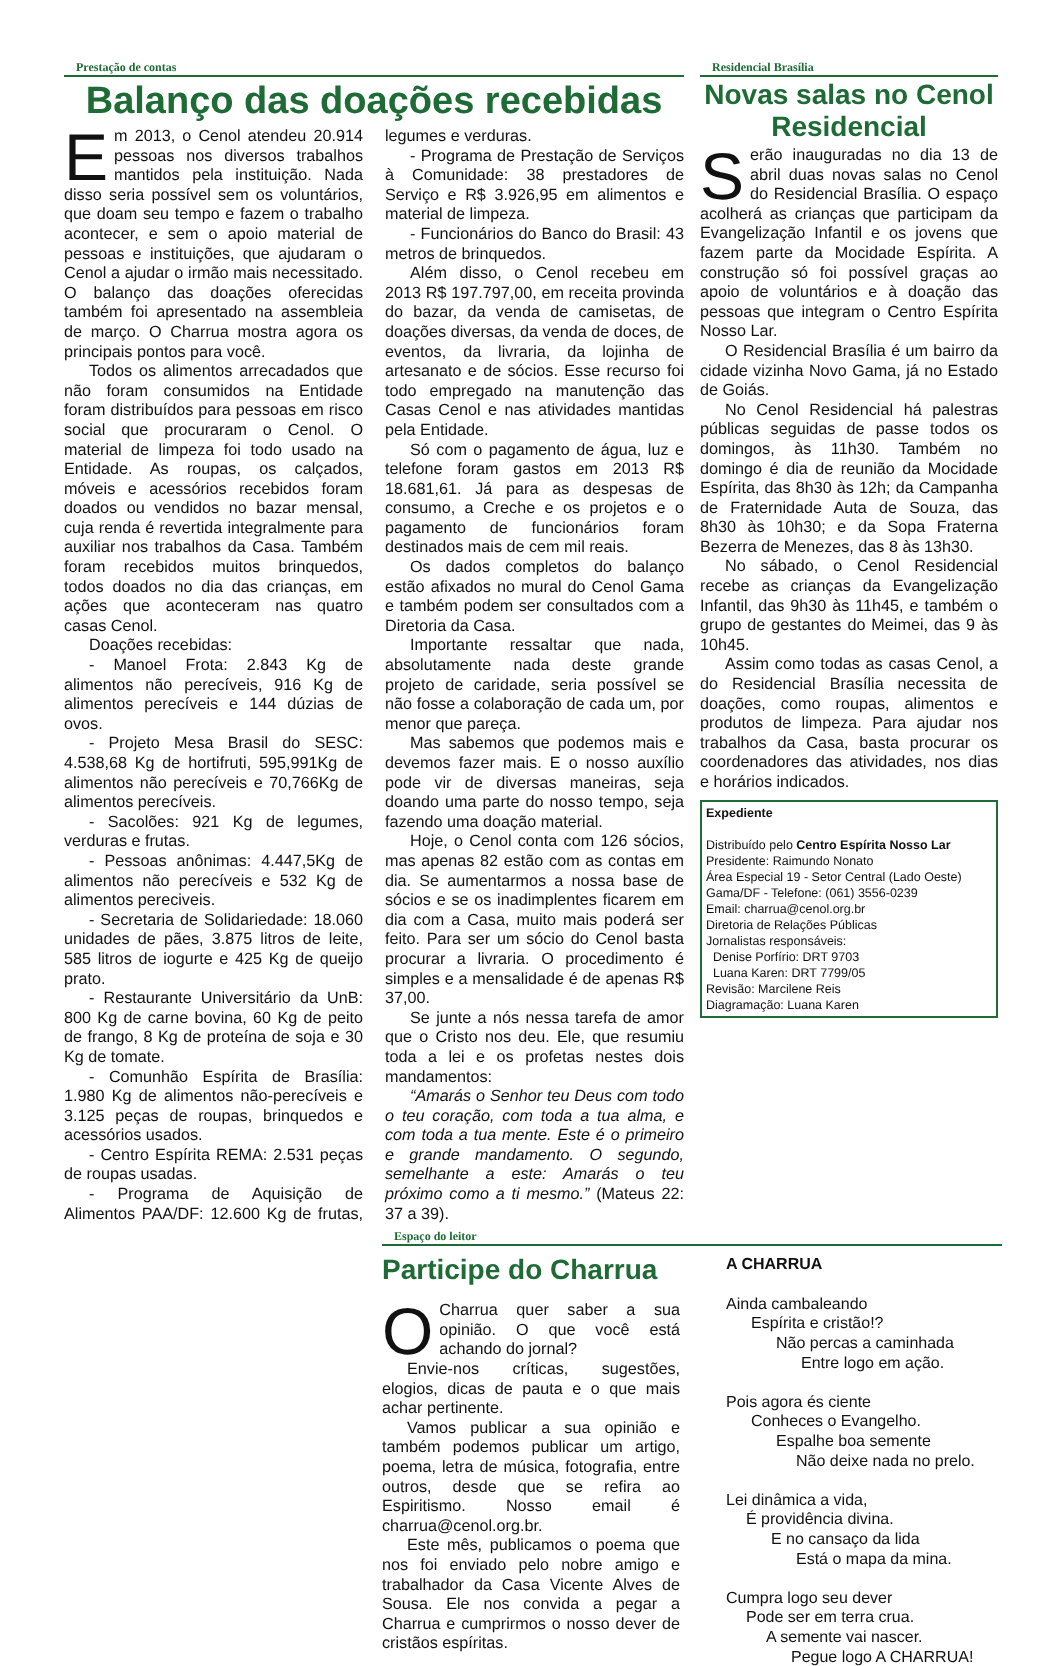Prestação de contas
Balanço das doações recebidas
Em 2013, o Cenol atendeu 20.914 pessoas nos diversos trabalhos mantidos pela instituição. Nada disso seria possível sem os voluntários, que doam seu tempo e fazem o trabalho acontecer, e sem o apoio material de pessoas e instituições, que ajudaram o Cenol a ajudar o irmão mais necessitado. O balanço das doações oferecidas também foi apresentado na assembleia de março. O Charrua mostra agora os principais pontos para você.
Todos os alimentos arrecadados que não foram consumidos na Entidade foram distribuídos para pessoas em risco social que procuraram o Cenol. O material de limpeza foi todo usado na Entidade. As roupas, os calçados, móveis e acessórios recebidos foram doados ou vendidos no bazar mensal, cuja renda é revertida integralmente para auxiliar nos trabalhos da Casa. Também foram recebidos muitos brinquedos, todos doados no dia das crianças, em ações que aconteceram nas quatro casas Cenol.
Doações recebidas:
- Manoel Frota: 2.843 Kg de alimentos não perecíveis, 916 Kg de alimentos perecíveis e 144 dúzias de ovos.
- Projeto Mesa Brasil do SESC: 4.538,68 Kg de hortifruti, 595,991Kg de alimentos não perecíveis e 70,766Kg de alimentos perecíveis.
- Sacolões: 921 Kg de legumes, verduras e frutas.
- Pessoas anônimas: 4.447,5Kg de alimentos não perecíveis e 532 Kg de alimentos pereciveis.
- Secretaria de Solidariedade: 18.060 unidades de pães, 3.875 litros de leite, 585 litros de iogurte e 425 Kg de queijo prato.
- Restaurante Universitário da UnB: 800 Kg de carne bovina, 60 Kg de peito de frango, 8 Kg de proteína de soja e 30 Kg de tomate.
- Comunhão Espírita de Brasília: 1.980 Kg de alimentos não-perecíveis e 3.125 peças de roupas, brinquedos e acessórios usados.
- Centro Espírita REMA: 2.531 peças de roupas usadas.
- Programa de Aquisição de Alimentos PAA/DF: 12.600 Kg de frutas, legumes e verduras.
- Programa de Prestação de Serviços à Comunidade: 38 prestadores de Serviço e R$ 3.926,95 em alimentos e material de limpeza.
- Funcionários do Banco do Brasil: 43 metros de brinquedos.
Além disso, o Cenol recebeu em 2013 R$ 197.797,00, em receita provinda do bazar, da venda de camisetas, de doações diversas, da venda de doces, de eventos, da livraria, da lojinha de artesanato e de sócios. Esse recurso foi todo empregado na manutenção das Casas Cenol e nas atividades mantidas pela Entidade.
Só com o pagamento de água, luz e telefone foram gastos em 2013 R$ 18.681,61. Já para as despesas de consumo, a Creche e os projetos e o pagamento de funcionários foram destinados mais de cem mil reais.
Os dados completos do balanço estão afixados no mural do Cenol Gama e também podem ser consultados com a Diretoria da Casa.
Importante ressaltar que nada, absolutamente nada deste grande projeto de caridade, seria possível se não fosse a colaboração de cada um, por menor que pareça.
Mas sabemos que podemos mais e devemos fazer mais. E o nosso auxílio pode vir de diversas maneiras, seja doando uma parte do nosso tempo, seja fazendo uma doação material.
Hoje, o Cenol conta com 126 sócios, mas apenas 82 estão com as contas em dia. Se aumentarmos a nossa base de sócios e se os inadimplentes ficarem em dia com a Casa, muito mais poderá ser feito. Para ser um sócio do Cenol basta procurar a livraria. O procedimento é simples e a mensalidade é de apenas R$ 37,00.
Se junte a nós nessa tarefa de amor que o Cristo nos deu. Ele, que resumiu toda a lei e os profetas nestes dois mandamentos:
“Amarás o Senhor teu Deus com todo o teu coração, com toda a tua alma, e com toda a tua mente. Este é o primeiro e grande mandamento. O segundo, semelhante a este: Amarás o teu próximo como a ti mesmo.” (Mateus 22: 37 a 39).
Residencial Brasília
Novas salas no Cenol Residencial
Serão inauguradas no dia 13 de abril duas novas salas no Cenol do Residencial Brasília. O espaço acolherá as crianças que participam da Evangelização Infantil e os jovens que fazem parte da Mocidade Espírita. A construção só foi possível graças ao apoio de voluntários e à doação das pessoas que integram o Centro Espírita Nosso Lar.
O Residencial Brasília é um bairro da cidade vizinha Novo Gama, já no Estado de Goiás.
No Cenol Residencial há palestras públicas seguidas de passe todos os domingos, às 11h30. Também no domingo é dia de reunião da Mocidade Espírita, das 8h30 às 12h; da Campanha de Fraternidade Auta de Souza, das 8h30 às 10h30; e da Sopa Fraterna Bezerra de Menezes, das 8 às 13h30.
No sábado, o Cenol Residencial recebe as crianças da Evangelização Infantil, das 9h30 às 11h45, e também o grupo de gestantes do Meimei, das 9 às 10h45.
Assim como todas as casas Cenol, a do Residencial Brasília necessita de doações, como roupas, alimentos e produtos de limpeza. Para ajudar nos trabalhos da Casa, basta procurar os coordenadores das atividades, nos dias e horários indicados.
Expediente
Distribuído pelo Centro Espírita Nosso Lar
Presidente: Raimundo Nonato
Área Especial 19 - Setor Central (Lado Oeste)
Gama/DF - Telefone: (061) 3556-0239
Email: charrua@cenol.org.br
Diretoria de Relações Públicas
Jornalistas responsáveis:
Denise Porfírio: DRT 9703
Luana Karen: DRT 7799/05
Revisão: Marcilene Reis
Diagramação: Luana Karen
Espaço do leitor
Participe do Charrua
OCharrua quer saber a sua opinião. O que você está achando do jornal?
Envie-nos críticas, sugestões, elogios, dicas de pauta e o que mais achar pertinente.
Vamos publicar a sua opinião e também podemos publicar um artigo, poema, letra de música, fotografia, entre outros, desde que se refira ao Espiritismo. Nosso email é charrua@cenol.org.br.
Este mês, publicamos o poema que nos foi enviado pelo nobre amigo e trabalhador da Casa Vicente Alves de Sousa. Ele nos convida a pegar a Charrua e cumprirmos o nosso dever de cristãos espíritas.
A CHARRUA
Ainda cambaleando
Espírita e cristão!?
Não percas a caminhada
Entre logo em ação.
Pois agora és ciente
Conheces o Evangelho.
Espalhe boa semente
Não deixe nada no prelo.
Lei dinâmica a vida,
É providência divina.
E no cansaço da lida
Está o mapa da mina.
Cumpra logo seu dever
Pode ser em terra crua.
A semente vai nascer.
Pegue logo A CHARRUA!